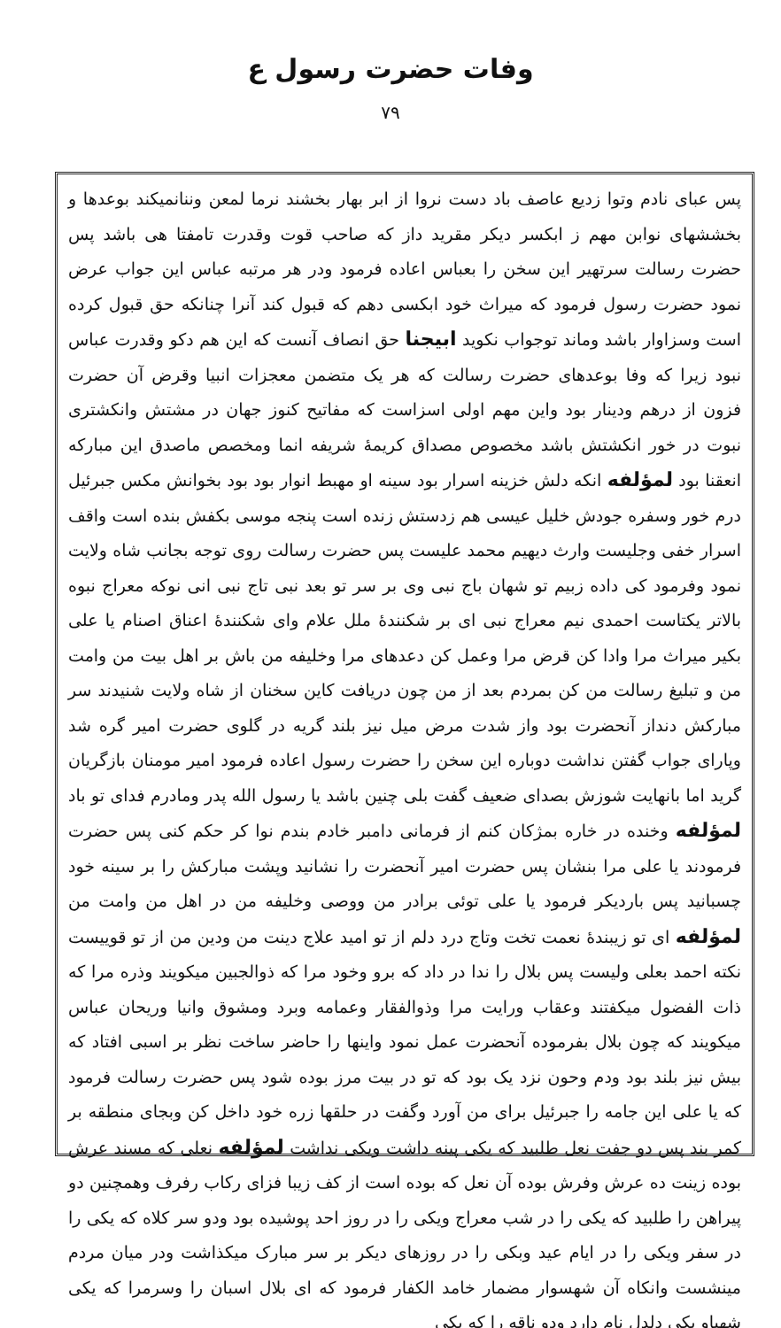وفات حضرت رسول ع
۷۹
پس عبای نادم وتوا زدیع عاصف باد دست نروا از ابر بهار بخشند نرما لمعن وننانمیکند بوعدها و بخششهای نوابن مهم ز ابکسر دیکر مقرید داز که صاحب قوت وقدرت تامفتا هی باشد پس حضرت رسالت سرتهیر این سخن را بعباس اعاده فرمود ودر هر مرتبه عباس این جواب عرض نمود حضرت رسول فرمود که میراث خود ابکسی دهم که قبول کند آنرا چنانکه حق قبول کرده است وسزاوار باشد وماند توجواب نکوید ابیجنا حق انصاف آنست که این هم دکو وقدرت عباس نبود زیرا که وفا بوعدهای حضرت رسالت که هر یک متضمن معجزات انبیا وقرض آن حضرت فزون از درهم ودینار بود واین مهم اولی اسزاست که مفاتیح کنوز جهان در مشتش وانکشتری نبوت در خور انکشتش باشد مخصوص مصداق کریمهٔ شریفه انما ومخصص ماصدق این مبارکه انعقنا بود لمؤلفه انکه دلش خزینه اسرار بود سینه او مهبط انوار بود بود بخوانش مکس جبرئیل درم خور وسفره جودش خلیل عیسی هم زدستش زنده است پنجه موسی بکفش بنده است واقف اسرار خفی وجلیست وارث دیهیم محمد علیست پس حضرت رسالت روی توجه بجانب شاه ولایت نمود وفرمود کی داده زبیم تو شهان باج نبی وی بر سر تو بعد نبی تاج نبی انی نوکه معراج نبوه بالاتر یکتاست احمدی نیم معراج نبی ای بر شکنندهٔ ملل علام وای شکنندهٔ اعناق اصنام یا علی بکیر میراث مرا وادا کن قرض مرا وعمل کن دعدهای مرا وخلیفه من باش بر اهل بیت من وامت من و تبلیغ رسالت من کن بمردم بعد از من چون دریافت کاین سخنان از شاه ولایت شنیدند سر مبارکش دنداز آنحضرت بود واز شدت مرض میل نیز بلند گریه در گلوی حضرت امیر گره شد وپارای جواب گفتن نداشت دوباره این سخن را حضرت رسول اعاده فرمود امیر مومنان بازگریان گرید اما بانهایت شوزش بصدای ضعیف گفت بلی چنین باشد یا رسول الله پدر ومادرم فدای تو باد لمؤلفه وخنده در خاره بمژکان کنم از فرمانی دامبر خادم بندم نوا کر حکم کنی پس حضرت فرمودند یا علی مرا بنشان پس حضرت امیر آنحضرت را نشانید وپشت مبارکش را بر سینه خود چسبانید پس باردیکر فرمود یا علی توئی برادر من ووصی وخلیفه من در اهل من وامت من لمؤلفه ای تو زیبندهٔ نعمت تخت وتاج درد دلم از تو امید علاج دینت من ودین من از تو قوییست نکته احمد بعلی ولیست پس بلال را ندا در داد که برو وخود مرا که ذوالجبین میکویند وذره مرا که ذات الفضول میکفتند وعقاب ورایت مرا وذوالفقار وعمامه وبرد ومشوق وانیا وریحان عباس میکویند که چون بلال بفرموده آنحضرت عمل نمود واینها را حاضر ساخت نظر بر اسبی افتاد که بیش نیز بلند بود ودم وحون نزد یک بود که تو در بیت مرز بوده شود پس حضرت رسالت فرمود که یا علی این جامه را جبرئیل برای من آورد وگفت در حلقها زره خود داخل کن وبجای منطقه بر کمر بند پس دو جفت نعل طلبید که یکی پینه داشت ویکی نداشت لمؤلفه نعلی که مسند عرش بوده زینت ده عرش وفرش بوده آن نعل که بوده است از کف زیبا فزای رکاب رفرف وهمچنین دو پیراهن را طلبید که یکی را در شب معراج ویکی را در روز احد پوشیده بود ودو سر کلاه که یکی را در سفر ویکی را در ایام عید وبکی را در روزهای دیکر بر سر مبارک میکذاشت ودر میان مردم مینشست وانکاه آن شهسوار مضمار خامد الکفار فرمود که ای بلال اسبان را وسرمرا که یکی شهباو یکی دلدل نام دارد ودو ناقه را که یکی